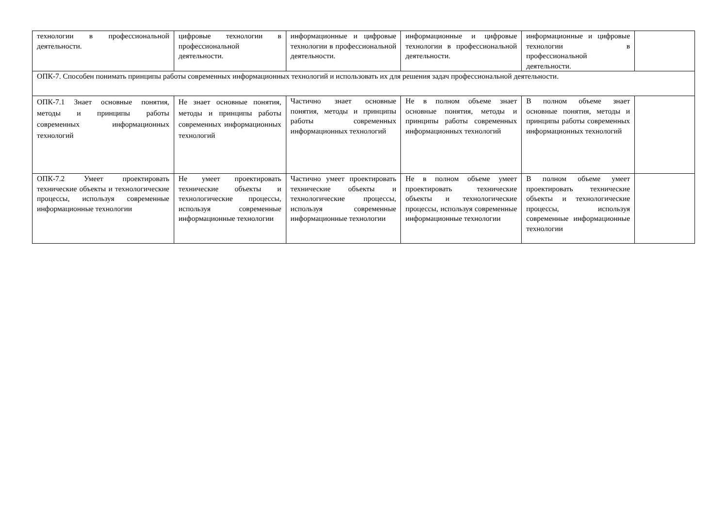| технологии в профессиональной деятельности. | цифровые технологии в профессиональной деятельности. | информационные и цифровые технологии в профессиональной деятельности. | информационные и цифровые технологии в профессиональной деятельности. | информационные и цифровые технологии в профессиональной деятельности. | |
| ОПК-7. Способен понимать принципы работы современных информационных технологий и использовать их для решения задач профессиональной деятельности. | | | | | |
| ОПК-7.1 Знает основные понятия, методы и принципы работы современных информационных технологий | Не знает основные понятия, методы и принципы работы современных информационных технологий | Частично знает основные понятия, методы и принципы работы современных информационных технологий | Не в полном объеме знает основные понятия, методы и принципы работы современных информационных технологий | В полном объеме знает основные понятия, методы и принципы работы современных информационных технологий | |
| ОПК-7.2 Умеет проектировать технические объекты и технологические процессы, используя современные информационные технологии | Не умеет проектировать технические объекты и технологические процессы, используя современные информационные технологии | Частично умеет проектировать технические объекты и технологические процессы, используя современные информационные технологии | Не в полном объеме умеет проектировать технические объекты и технологические процессы, используя современные информационные технологии | В полном объеме умеет проектировать технические объекты и технологические процессы, используя современные информационные технологии | |